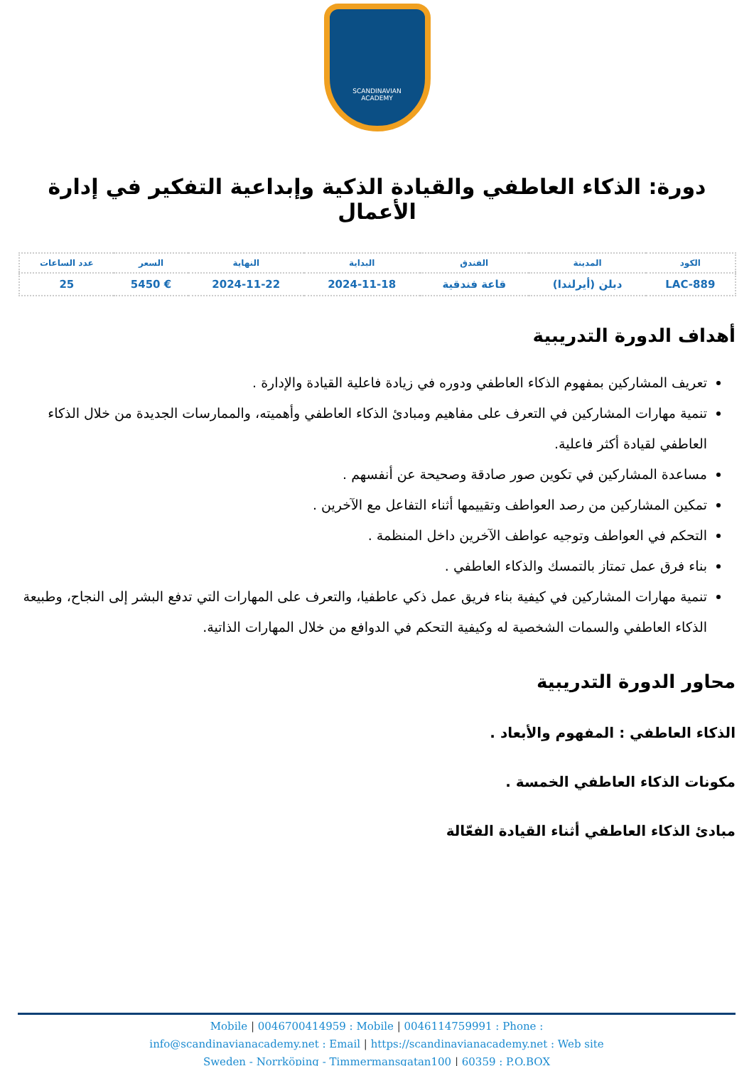SCANDINAVIAN
ACADEMY
دورة: الذكاء العاطفي والقيادة الذكية وإبداعية التفكير في إدارة الأعمال
| الكود | المدينة | الفندق | البداية | النهاية | السعر | عدد الساعات |
| --- | --- | --- | --- | --- | --- | --- |
| LAC-889 | دبلن (أيرلندا) | قاعة فندقية | 2024-11-18 | 2024-11-22 | € 5450 | 25 |
أهداف الدورة التدريبية
تعريف المشاركين بمفهوم الذكاء العاطفي ودوره في زيادة فاعلية القيادة والإدارة .
تنمية مهارات المشاركين في التعرف على مفاهيم ومبادئ الذكاء العاطفي وأهميته، والممارسات الجديدة من خلال الذكاء العاطفي لقيادة أكثر فاعلية.
مساعدة المشاركين في تكوين صور صادقة وصحيحة عن أنفسهم .
تمكين المشاركين من رصد العواطف وتقييمها أثناء التفاعل مع الآخرين .
التحكم في العواطف وتوجيه عواطف الآخرين داخل المنظمة .
بناء فرق عمل تمتاز بالتمسك والذكاء العاطفي .
تنمية مهارات المشاركين في كيفية بناء فريق عمل ذكي عاطفيا، والتعرف على المهارات التي تدفع البشر إلى النجاح، وطبيعة الذكاء العاطفي والسمات الشخصية له وكيفية التحكم في الدوافع من خلال المهارات الذاتية.
محاور الدورة التدريبية
الذكاء العاطفي : المفهوم والأبعاد .
مكونات الذكاء العاطفي الخمسة .
مبادئ الذكاء العاطفي أثناء القيادة الفعّالة
Mobile | 0046700414959 : Mobile | 0046114759991 : Phone :
info@scandinavianacademy.net : Email | https://scandinavianacademy.net : Web site
Sweden - Norrköping - Timmermansgatan100 | 60359 : P.O.BOX